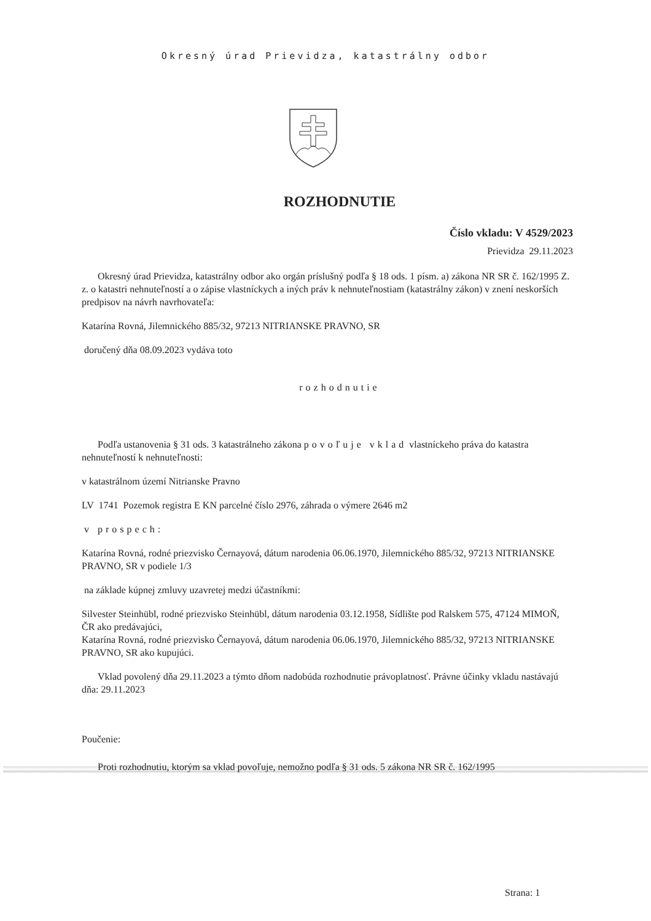Okresný úrad Prievidza, katastrálny odbor
ROZHODNUTIE
Číslo vkladu: V 4529/2023
Prievidza 29.11.2023
Okresný úrad Prievidza, katastrálny odbor ako orgán príslušný podľa § 18 ods. 1 písm. a) zákona NR SR č. 162/1995 Z. z. o katastri nehnuteľností a o zápise vlastníckych a iných práv k nehnuteľnostiam (katastrálny zákon) v znení neskorších predpisov na návrh navrhovateľa:
Katarína Rovná, Jilemnického 885/32, 97213 NITRIANSKE PRAVNO, SR
doručený dňa 08.09.2023 vydáva toto
rozhodnutie
Podľa ustanovenia § 31 ods. 3 katastrálneho zákona povoľuje vklad vlastníckeho práva do katastra nehnuteľností k nehnuteľnosti:
v katastrálnom území Nitrianske Pravno
LV 1741 Pozemok registra E KN parcelné číslo 2976, záhrada o výmere 2646 m2
v prospech:
Katarína Rovná, rodné priezvisko Černayová, dátum narodenia 06.06.1970, Jilemnického 885/32, 97213 NITRIANSKE PRAVNO, SR v podiele 1/3
na základe kúpnej zmluvy uzavretej medzi účastníkmi:
Silvester Steinhübl, rodné priezvisko Steinhübl, dátum narodenia 03.12.1958, Sídlište pod Ralskem 575, 47124 MIMOŇ, ČR ako predávajúci,
Katarína Rovná, rodné priezvisko Černayová, dátum narodenia 06.06.1970, Jilemnického 885/32, 97213 NITRIANSKE PRAVNO, SR ako kupujúci.
Vklad povolený dňa 29.11.2023 a týmto dňom nadobúda rozhodnutie právoplatnosť. Právne účinky vkladu nastávajú dňa: 29.11.2023
Poučenie:
Proti rozhodnutiu, ktorým sa vklad povoľuje, nemožno podľa § 31 ods. 5 zákona NR SR č. 162/1995
Strana: 1